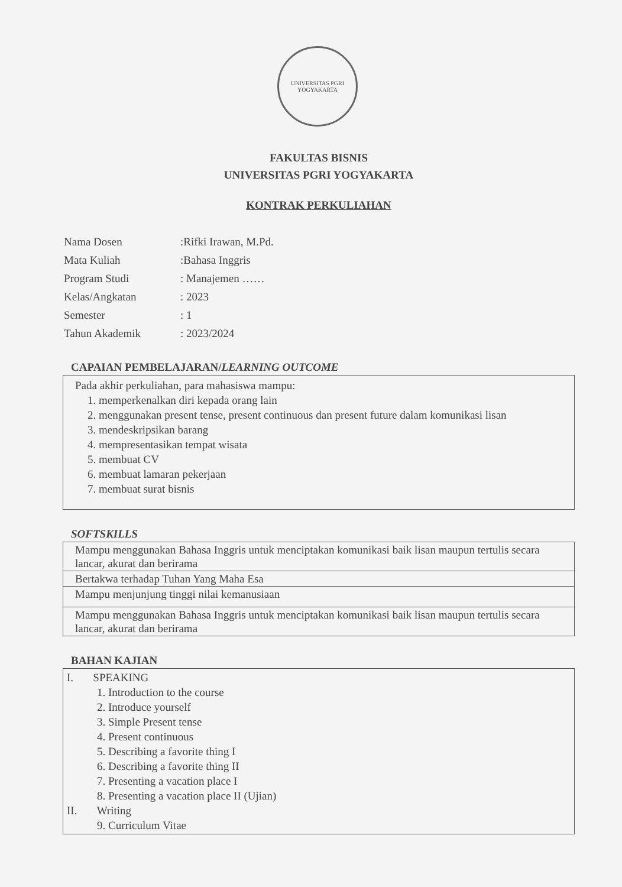UNIVERSITAS PGRI
YOGYAKARTA
FAKULTAS BISNIS
UNIVERSITAS PGRI YOGYAKARTA
KONTRAK PERKULIAHAN
| Nama Dosen | :Rifki Irawan, M.Pd. |
| Mata Kuliah | :Bahasa Inggris |
| Program Studi | : Manajemen …… |
| Kelas/Angkatan | : 2023 |
| Semester | : 1 |
| Tahun Akademik | : 2023/2024 |
CAPAIAN PEMBELAJARAN/LEARNING OUTCOME
Pada akhir perkuliahan, para mahasiswa mampu:
1. memperkenalkan diri kepada orang lain
2. menggunakan present tense, present continuous dan present future dalam komunikasi lisan
3. mendeskripsikan barang
4. mempresentasikan tempat wisata
5. membuat CV
6. membuat lamaran pekerjaan
7. membuat surat bisnis
SOFTSKILLS
| Mampu menggunakan Bahasa Inggris untuk menciptakan komunikasi baik lisan maupun tertulis secara lancar, akurat dan berirama |
| Bertakwa terhadap Tuhan Yang Maha Esa |
| Mampu menjunjung tinggi nilai kemanusiaan |
| Mampu menggunakan Bahasa Inggris untuk menciptakan komunikasi baik lisan maupun tertulis secara lancar, akurat dan berirama |
BAHAN KAJIAN
I. SPEAKING
1. Introduction to the course
2. Introduce yourself
3. Simple Present tense
4. Present continuous
5. Describing a favorite thing I
6. Describing a favorite thing II
7. Presenting a vacation place I
8. Presenting a vacation place II (Ujian)
II. Writing
9. Curriculum Vitae